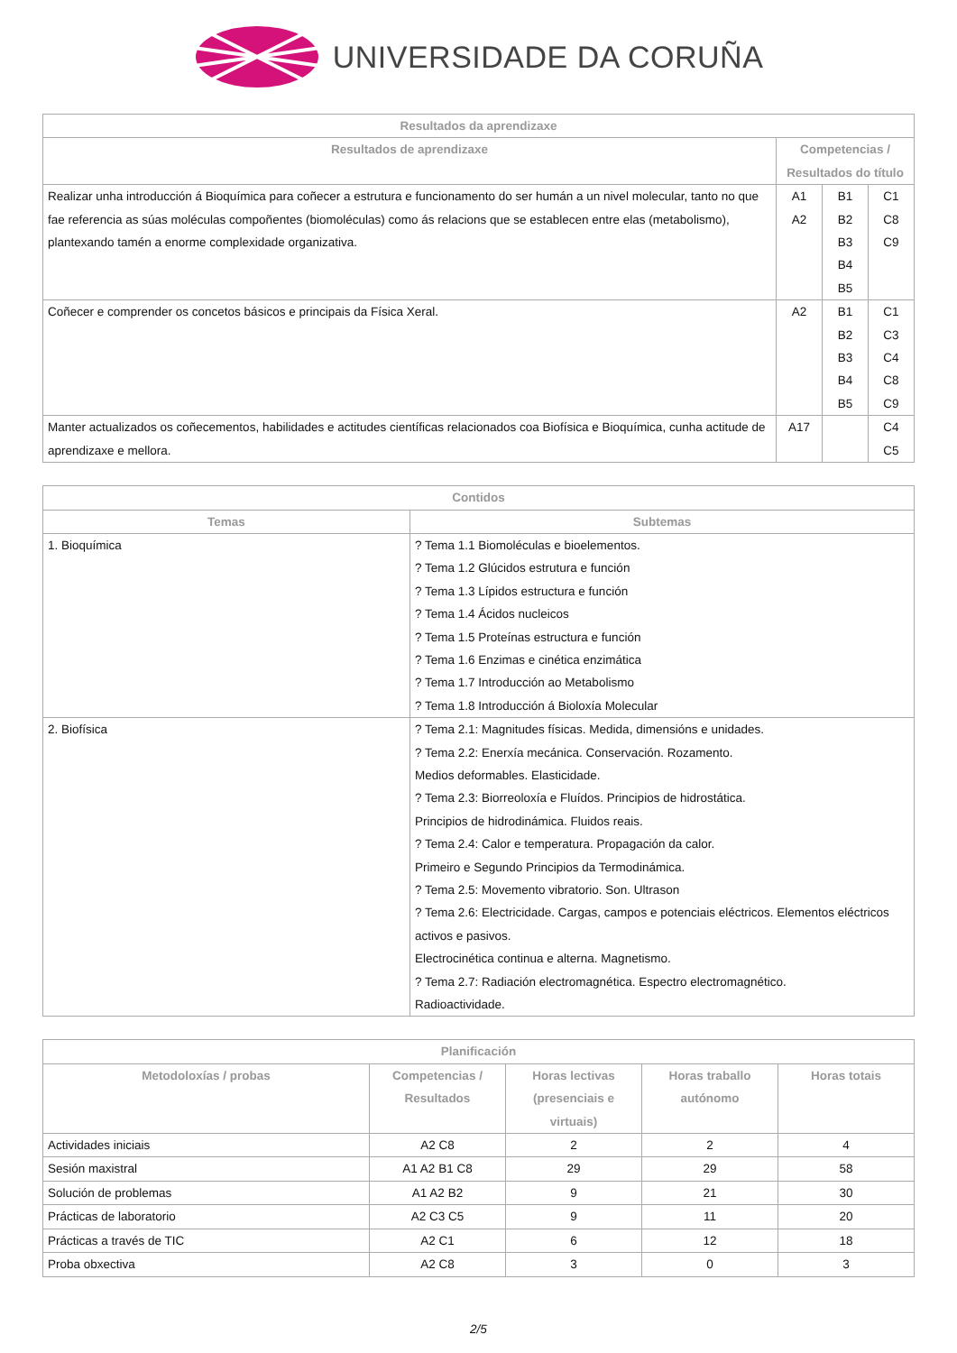UNIVERSIDADE DA CORUÑA
| Resultados da aprendizaxe | | | |
| --- | --- | --- | --- |
| Resultados de aprendizaxe | Competencias / Resultados do título | | |
| Realizar unha introducción á Bioquímica para coñecer a estrutura e funcionamento do ser humán a un nivel molecular, tanto no que fae referencia as súas moléculas compoñentes (biomoléculas) como ás relacions que se establecen entre elas (metabolismo), plantexando tamén a enorme complexidade organizativa. | A1 A2 | B1 B2 B3 B4 B5 | C1 C8 C9 |
| Coñecer e comprender os concetos básicos e principais da Física Xeral. | A2 | B1 B2 B3 B4 B5 | C1 C3 C4 C8 C9 |
| Manter actualizados os coñecementos, habilidades e actitudes científicas relacionados coa Biofísica e Bioquímica, cunha actitude de aprendizaxe e mellora. | A17 | | C4 C5 |
| Contidos | |
| --- | --- |
| Temas | Subtemas |
| 1. Bioquímica | ? Tema 1.1 Biomoléculas e bioelementos. ? Tema 1.2 Glúcidos estrutura e función ? Tema 1.3 Lípidos estructura e función ? Tema 1.4 Ácidos nucleicos ? Tema 1.5 Proteínas estructura e función ? Tema 1.6 Enzimas e cinética enzimática ? Tema 1.7 Introducción ao Metabolismo ? Tema 1.8 Introducción á Bioloxía Molecular |
| 2. Biofísica | ? Tema 2.1: Magnitudes físicas. Medida, dimensións e unidades. ? Tema 2.2: Enerxía mecánica. Conservación. Rozamento. Medios deformables. Elasticidade. ? Tema 2.3: Biorreoloxía e Fluídos. Principios de hidrostática. Principios de hidrodinámica. Fluidos reais. ? Tema 2.4: Calor e temperatura. Propagación da calor. Primeiro e Segundo Principios da Termodinámica. ? Tema 2.5: Movemento vibratorio. Son. Ultrason ? Tema 2.6: Electricidade. Cargas, campos e potenciais eléctricos. Elementos eléctricos activos e pasivos. Electrocinética continua e alterna. Magnetismo. ? Tema 2.7: Radiación electromagnética. Espectro electromagnético. Radioactividade. |
| Planificación | | | | |
| --- | --- | --- | --- | --- |
| Metodoloxías / probas | Competencias / Resultados | Horas lectivas (presenciais e virtuais) | Horas traballo autónomo | Horas totais |
| Actividades iniciais | A2 C8 | 2 | 2 | 4 |
| Sesión maxistral | A1 A2 B1 C8 | 29 | 29 | 58 |
| Solución de problemas | A1 A2 B2 | 9 | 21 | 30 |
| Prácticas de laboratorio | A2 C3 C5 | 9 | 11 | 20 |
| Prácticas a través de TIC | A2 C1 | 6 | 12 | 18 |
| Proba obxectiva | A2 C8 | 3 | 0 | 3 |
2/5